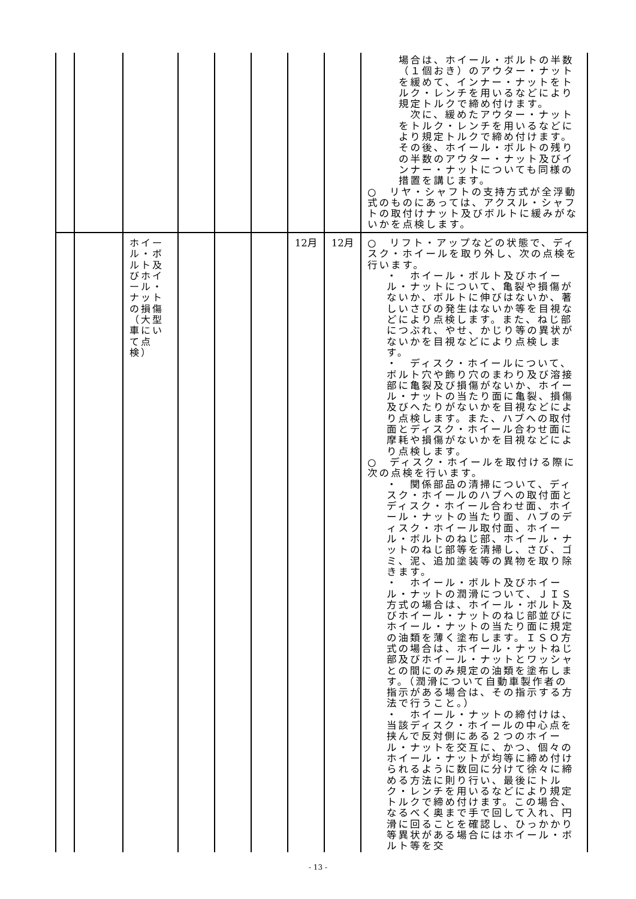| | | | | | | | | 場合は、ホイール・ボルトの半数（１個おき）のアウター・ナットを緩めて、インナー・ナットをトルク・レンチを用いるなどにより規定トルクで締め付けます。 次に、緩めたアウター・ナットをトルク・レンチを用いるなどにより規定トルクで締め付けます。その後、ホイール・ボルトの残りの半数のアウター・ナット及びインナー・ナットについても同様の措置を講じます。 ○ リヤ・シャフトの支持方式が全浮動式のものにあっては、アクスル・シャフトの取付けナット及びボルトに緩みがないかを点検します。 |
| | | ホイール・ボルト及びホイール・ナットの損傷（大型車にいて点検） | | | | 12月 | 12月 | ○ リフト・アップなどの状態で、ディスク・ホイールを取り外し、次の点検を行います。 ・ ホイール・ボルト及びホイール・ナットについて、亀裂や損傷がないか、ボルトに伸びはないか、著しいさびの発生はないか等を目視などにより点検します。また、ねじ部につぶれ、やせ、かじり等の異状がないかを目視などにより点検します。 ・ ディスク・ホイールについて、ボルト穴や飾り穴のまわり及び溶接部に亀裂及び損傷がないか、ホイール・ナットの当たり面に亀裂、損傷及びへたりがないかを目視などにより点検します。また、ハブへの取付面とディスク・ホイール合わせ面に摩耗や損傷がないかを目視などにより点検します。 ○ ディスク・ホイールを取付ける際に次の点検を行います。 ・ 関係部品の清掃について、ディスク・ホイールのハブへの取付面とディスク・ホイール合わせ面、ホイール・ナットの当たり面、ハブのディスク・ホイール取付面、ホイール・ボルトのねじ部、ホイール・ナットのねじ部等を清掃し、さび、ゴミ、泥、追加塗装等の異物を取り除きます。 ・ ホイール・ボルト及びホイール・ナットの潤滑について、ＪＩＳ方式の場合は、ホイール・ボルト及びホイール・ナットのねじ部並びにホイール・ナットの当たり面に規定の油類を薄く塗布します。ＩＳＯ方式の場合は、ホイール・ナットねじ部及びホイール・ナットとワッシャとの間にのみ規定の油類を塗布します。（潤滑について自動車製作者の指示がある場合は、その指示する方法で行うこと。） ・ ホイール・ナットの締付けは、当該ディスク・ホイールの中心点を挟んで反対側にある２つのホイール・ナットを交互に、かつ、個々のホイール・ナットが均等に締め付けられるように数回に分けて徐々に締める方法に則り行い、最後にトルク・レンチを用いるなどにより規定トルクで締め付けます。この場合、なるべく奥まで手で回して入れ、円滑に回ることを確認し、ひっかかり等異状がある場合にはホイール・ボルト等を交 |
- 13 -